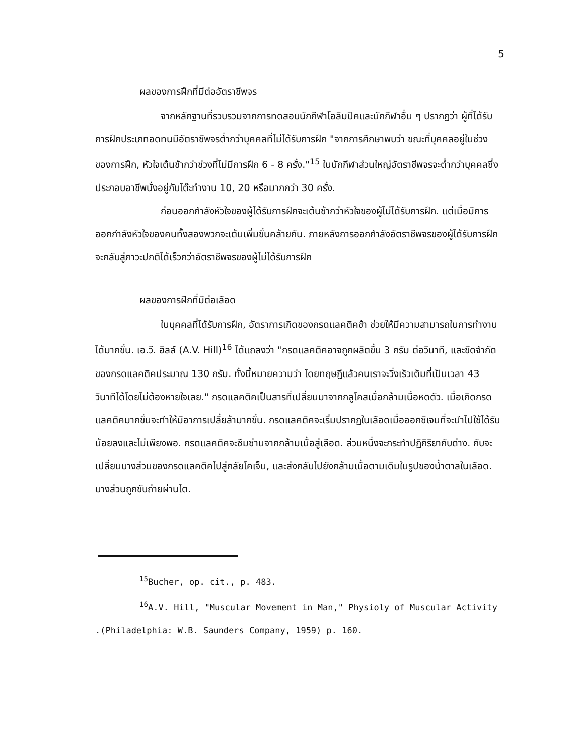5
ผลของการฝึกที่มีต่ออัตราชีพจร
จากหลักฐานที่รวบรวมจากการทดสอบนักกีฬาโอลิมปิคและนักกีฬาอื่น ๆ ปรากฏว่า ผู้ที่ได้รับการฝึกประเภทอดทนมีอัตราชีพจรต่ำกว่าบุคคลที่ไม่ได้รับการฝึก "จากการศึกษาพบว่า ขณะที่บุคคลอยู่ในช่วงของการฝึก, หัวใจเต้นช้ากว่าช่วงที่ไม่มีการฝึก 6 - 8 ครั้ง."<sup>15</sup> ในนักกีฬาส่วนใหญ่อัตราชีพจรจะต่ำกว่าบุคคลซึ่งประกอบอาชีพนั่งอยู่กับโต๊ะทำงาน 10, 20 หรือมากกว่า 30 ครั้ง.
ก่อนออกกำลังหัวใจของผู้ได้รับการฝึกจะเต้นช้ากว่าหัวใจของผู้ไม่ได้รับการฝึก. แต่เมื่อมีการออกกำลังหัวใจของคนทั้งสองพวกจะเต้นเพิ่มขึ้นคล้ายกัน. ภายหลังการออกกำลังอัตราชีพจรของผู้ได้รับการฝึกจะกลับสู่ภาวะปกติได้เร็วกว่าอัตราชีพจรของผู้ไม่ได้รับการฝึก
ผลของการฝึกที่มีต่อเลือด
ในบุคคลที่ได้รับการฝึก, อัตราการเกิดของกรดแลคติคช้า ช่วยให้มีความสามารถในการทำงานได้มากขึ้น. เอ.วี. ฮิลล์ (A.V. Hill)<sup>16</sup> ได้แถลงว่า "กรดแลคติคอาจถูกผลิตขึ้น 3 กรัม ต่อวินาที, และขีดจำกัดของกรดแลคติคประมาณ 130 กรัม. ทั้งนี้หมายความว่า โดยทฤษฎีแล้วคนเราจะวิ่งเร็วเต็มที่เป็นเวลา 43 วินาทีได้โดยไม่ต้องหายใจเลย." กรดแลคติคเป็นสารที่เปลี่ยนมาจากกลูโคสเมื่อกล้ามเนื้อหดตัว. เมื่อเกิดกรดแลคติคมากขึ้นจะทำให้มีอาการเปลี้ยล้ามากขึ้น. กรดแลคติคจะเริ่มปรากฏในเลือดเมื่อออกซิเจนที่จะนำไปใช้ได้รับน้อยลงและไม่เพียงพอ. กรดแลคติคจะซึมซ่านจากกล้ามเนื้อสู่เลือด. ส่วนหนึ่งจะกระทำปฏิกิริยากับด่าง. กับจะเปลี่ยนบางส่วนของกรดแลคติคไปสู่กลัยโคเจ็น, และส่งกลับไปยังกล้ามเนื้อตามเดิมในรูปของน้ำตาลในเลือด. บางส่วนถูกขับถ่ายผ่านไต.
<sup>15</sup> Bucher, op. cit., p. 483.
<sup>16</sup> A.V. Hill, "Muscular Movement in Man," Physioly of Muscular Activity .(Philadelphia: W.B. Saunders Company, 1959) p. 160.